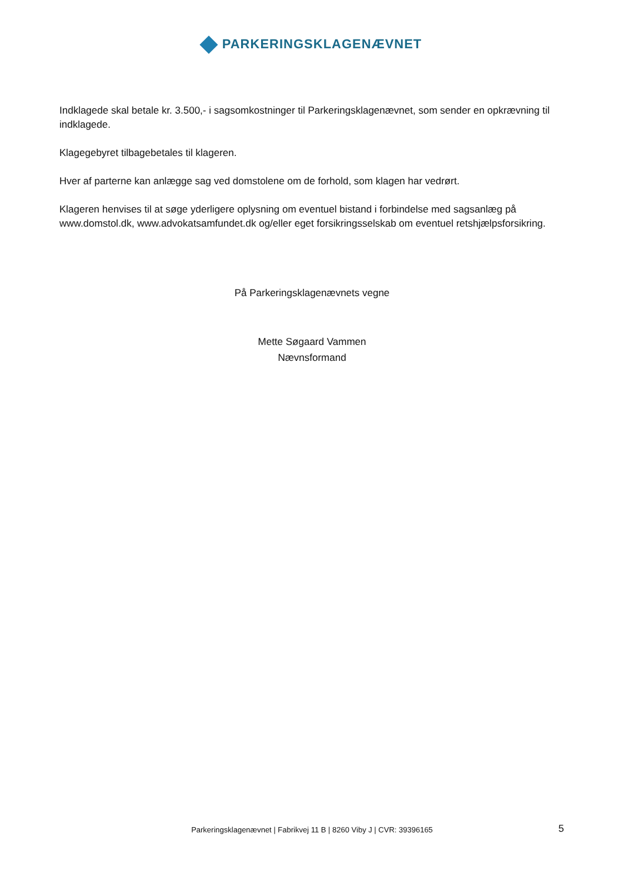PARKERINGSKLAGENÆVNET
Indklagede skal betale kr. 3.500,- i sagsomkostninger til Parkeringsklagenævnet, som sender en opkrævning til indklagede.
Klagegebyret tilbagebetales til klageren.
Hver af parterne kan anlægge sag ved domstolene om de forhold, som klagen har vedrørt.
Klageren henvises til at søge yderligere oplysning om eventuel bistand i forbindelse med sagsanlæg på www.domstol.dk, www.advokatsamfundet.dk og/eller eget forsikringsselskab om eventuel retshjælpsforsikring.
På Parkeringsklagenævnets vegne
Mette Søgaard Vammen
Nævnsformand
Parkeringsklagenævnet | Fabrikvej 11 B | 8260 Viby J | CVR: 39396165
5